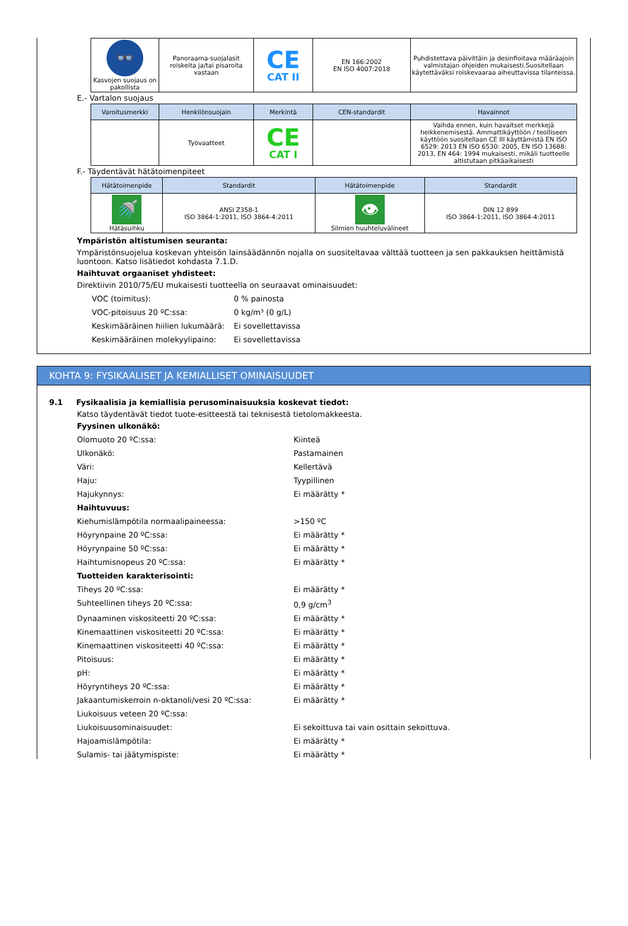| 👓 Kasvojen suojaus on pakollista | Panoraama-suojalasit roiskeita ja/tai pisaroita vastaan | CE CAT II | EN 166:2002 EN ISO 4007:2018 | Puhdistettava päivittäin ja desinfioitava määräajoin valmistajan ohjeiden mukaisesti.Suositellaan käytettäväksi roiskevaaraa aiheuttavissa tilanteissa. |
E.- Vartalon suojaus
| Varoitusmerkki | Henkilönsuojain | Merkintä | CEN-standardit | Havainnot |
| --- | --- | --- | --- | --- |
| | Työvaatteet | CE CAT I | | Vaihda ennen, kuin havaitset merkkejä heikkenemisestä. Ammattikäyttöön / teolliseen käyttöön suositellaan CE III käyttämistä EN ISO 6529: 2013 EN ISO 6530: 2005, EN ISO 13688: 2013, EN 464: 1994 mukaisesti, mikäli tuotteelle altistutaan pitkäaikaisesti |
F.- Täydentävät hätätoimenpiteet
| Hätätoimenpide | Standardit | Hätätoimenpide | Standardit |
| --- | --- | --- | --- |
| 🚿 Hätäsuihku | ANSI Z358-1 ISO 3864-1:2011, ISO 3864-4:2011 | 👁 Silmien huuhteluvälineet | DIN 12 899 ISO 3864-1:2011, ISO 3864-4:2011 |
Ympäristön altistumisen seuranta:
Ympäristönsuojelua koskevan yhteisön lainsäädännön nojalla on suositeltavaa välttää tuotteen ja sen pakkauksen heittämistä luontoon. Katso lisätiedot kohdasta 7.1.D.
Haihtuvat orgaaniset yhdisteet:
Direktiivin 2010/75/EU mukaisesti tuotteella on seuraavat ominaisuudet:
VOC (toimitus): 0 % painosta
VOC-pitoisuus 20 ºC:ssa: 0 kg/m³ (0 g/L)
Keskimääräinen hiilien lukumäärä: Ei sovellettavissa
Keskimääräinen molekyylipaino: Ei sovellettavissa
KOHTA 9: FYSIKAALISET JA KEMIALLISET OMINAISUUDET
9.1 Fysikaalisia ja kemiallisia perusominaisuuksia koskevat tiedot:
Katso täydentävät tiedot tuote-esitteestä tai teknisestä tietolomakkeesta.
Fyysinen ulkonäkö:
Olomuoto 20 ºC:ssa: Kiinteä
Ulkonäkö: Pastamainen
Väri: Kellertävä
Haju: Tyypillinen
Hajukynnys: Ei määrätty *
Haihtuvuus:
Kiehumislämpötila normaalipaineessa: >150 ºC
Höyrynpaine 20 ºC:ssa: Ei määrätty *
Höyrynpaine 50 ºC:ssa: Ei määrätty *
Haihtumisnopeus 20 ºC:ssa: Ei määrätty *
Tuotteiden karakterisointi:
Tiheys 20 ºC:ssa: Ei määrätty *
Suhteellinen tiheys 20 ºC:ssa: 0,9 g/cm<sup>3</sup>
Dynaaminen viskositeetti 20 ºC:ssa: Ei määrätty *
Kinemaattinen viskositeetti 20 ºC:ssa: Ei määrätty *
Kinemaattinen viskositeetti 40 ºC:ssa: Ei määrätty *
Pitoisuus: Ei määrätty *
pH: Ei määrätty *
Höyryntiheys 20 ºC:ssa: Ei määrätty *
Jakaantumiskerroin n-oktanoli/vesi 20 ºC:ssa: Ei määrätty *
Liukoisuus veteen 20 ºC:ssa:
Liukoisuusominaisuudet: Ei sekoittuva tai vain osittain sekoittuva.
Hajoamislämpötila: Ei määrätty *
Sulamis- tai jäätymispiste: Ei määrätty *